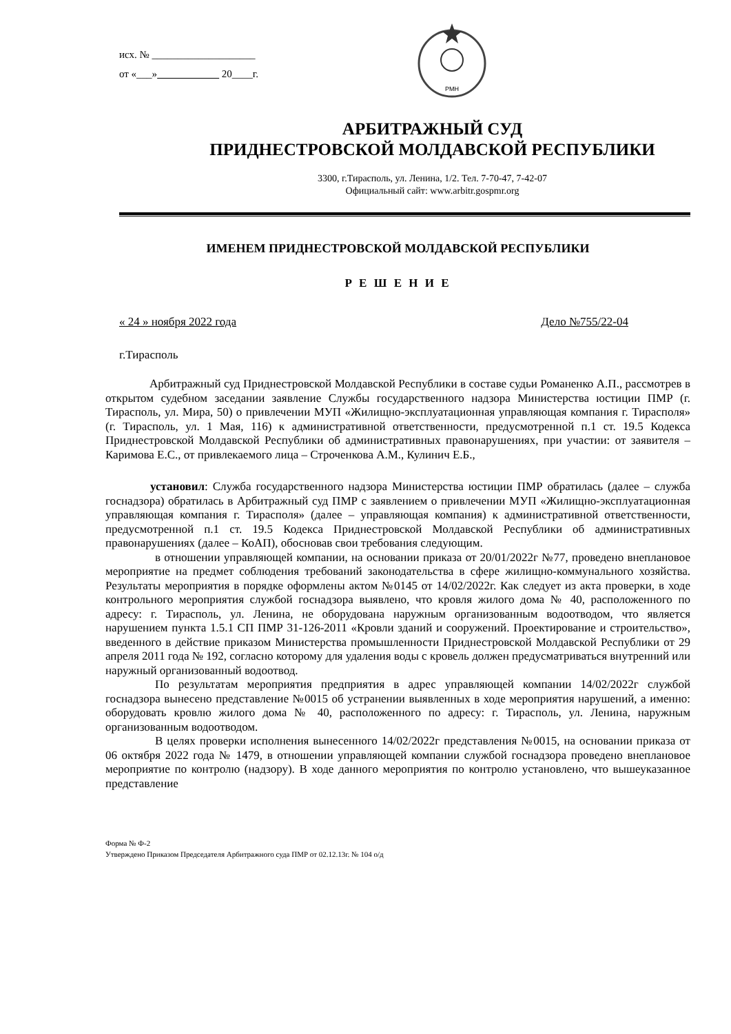исх. № ____________________
от «___» 20____г.
РМН
АРБИТРАЖНЫЙ СУД
ПРИДНЕСТРОВСКОЙ МОЛДАВСКОЙ РЕСПУБЛИКИ
3300, г.Тирасполь, ул. Ленина, 1/2. Тел. 7-70-47, 7-42-07
Официальный сайт: www.arbitr.gospmr.org
ИМЕНЕМ ПРИДНЕСТРОВСКОЙ МОЛДАВСКОЙ РЕСПУБЛИКИ
Р Е Ш Е Н И Е
« 24 » ноября 2022 года Дело №755/22-04
г.Тирасполь
Арбитражный суд Приднестровской Молдавской Республики в составе судьи Романенко А.П., рассмотрев в открытом судебном заседании заявление Службы государственного надзора Министерства юстиции ПМР (г. Тирасполь, ул. Мира, 50) о привлечении МУП «Жилищно-эксплуатационная управляющая компания г. Тирасполя» (г. Тирасполь, ул. 1 Мая, 116) к административной ответственности, предусмотренной п.1 ст. 19.5 Кодекса Приднестровской Молдавской Республики об административных правонарушениях, при участии: от заявителя – Каримова Е.С., от привлекаемого лица – Строченкова А.М., Кулинич Е.Б.,
установил: Служба государственного надзора Министерства юстиции ПМР обратилась (далее – служба госнадзора) обратилась в Арбитражный суд ПМР с заявлением о привлечении МУП «Жилищно-эксплуатационная управляющая компания г. Тирасполя» (далее – управляющая компания) к административной ответственности, предусмотренной п.1 ст. 19.5 Кодекса Приднестровской Молдавской Республики об административных правонарушениях (далее – КоАП), обосновав свои требования следующим.
в отношении управляющей компании, на основании приказа от 20/01/2022г №77, проведено внеплановое мероприятие на предмет соблюдения требований законодательства в сфере жилищно-коммунального хозяйства. Результаты мероприятия в порядке оформлены актом №0145 от 14/02/2022г. Как следует из акта проверки, в ходе контрольного мероприятия службой госнадзора выявлено, что кровля жилого дома № 40, расположенного по адресу: г. Тирасполь, ул. Ленина, не оборудована наружным организованным водоотводом, что является нарушением пункта 1.5.1 СП ПМР 31-126-2011 «Кровли зданий и сооружений. Проектирование и строительство», введенного в действие приказом Министерства промышленности Приднестровской Молдавской Республики от 29 апреля 2011 года № 192, согласно которому для удаления воды с кровель должен предусматриваться внутренний или наружный организованный водоотвод.
По результатам мероприятия предприятия в адрес управляющей компании 14/02/2022г службой госнадзора вынесено представление №0015 об устранении выявленных в ходе мероприятия нарушений, а именно: оборудовать кровлю жилого дома № 40, расположенного по адресу: г. Тирасполь, ул. Ленина, наружным организованным водоотводом.
В целях проверки исполнения вынесенного 14/02/2022г представления №0015, на основании приказа от 06 октября 2022 года № 1479, в отношении управляющей компании службой госнадзора проведено внеплановое мероприятие по контролю (надзору). В ходе данного мероприятия по контролю установлено, что вышеуказанное представление
Форма № Ф-2
Утверждено Приказом Председателя Арбитражного суда ПМР от 02.12.13г. № 104 о/д